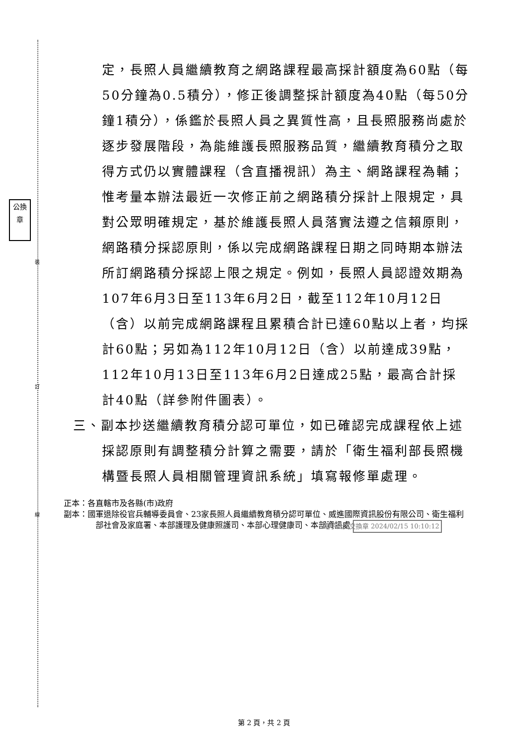公換章
裝
訂
線
定，長照人員繼續教育之網路課程最高採計額度為60點（每50分鐘為0.5積分），修正後調整採計額度為40點（每50分鐘1積分），係鑑於長照人員之異質性高，且長照服務尚處於逐步發展階段，為能維護長照服務品質，繼續教育積分之取得方式仍以實體課程（含直播視訊）為主、網路課程為輔；惟考量本辦法最近一次修正前之網路積分採計上限規定，具對公眾明確規定，基於維護長照人員落實法遵之信賴原則，網路積分採認原則，係以完成網路課程日期之同時期本辦法所訂網路積分採認上限之規定。例如，長照人員認證效期為107年6月3日至113年6月2日，截至112年10月12日（含）以前完成網路課程且累積合計已達60點以上者，均採計60點；另如為112年10月12日（含）以前達成39點，112年10月13日至113年6月2日達成25點，最高合計採計40點（詳參附件圖表）。
三、副本抄送繼續教育積分認可單位，如已確認完成課程依上述採認原則有調整積分計算之需要，請於「衛生福利部長照機構暨長照人員相關管理資訊系統」填寫報修單處理。
正本：各直轄市及各縣(市)政府
副本：國軍退除役官兵輔導委員會、23家長照人員繼續教育積分認可單位、威進國際資訊股份有限公司、衛生福利部社會及家庭署、本部護理及健康照護司、本部心理健康司、本部資訊處 電子公文交換章 2024/02/15 10:10:12
第 2 頁，共 2 頁